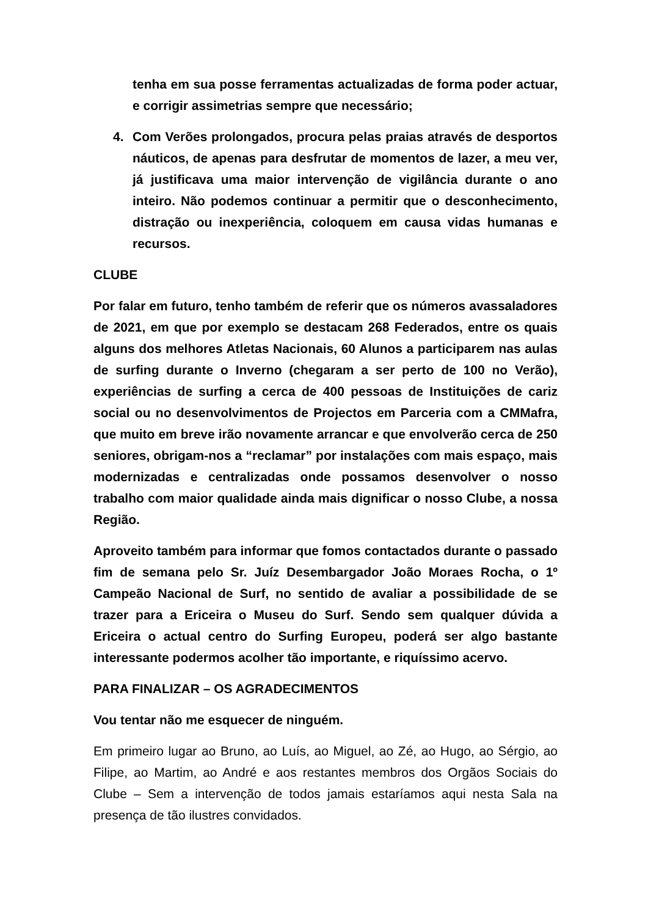tenha em sua posse ferramentas actualizadas de forma poder actuar, e corrigir assimetrias sempre que necessário;
4. Com Verões prolongados, procura pelas praias através de desportos náuticos, de apenas para desfrutar de momentos de lazer, a meu ver, já justificava uma maior intervenção de vigilância durante o ano inteiro. Não podemos continuar a permitir que o desconhecimento, distração ou inexperiência, coloquem em causa vidas humanas e recursos.
CLUBE
Por falar em futuro, tenho também de referir que os números avassaladores de 2021, em que por exemplo se destacam 268 Federados, entre os quais alguns dos melhores Atletas Nacionais, 60 Alunos a participarem nas aulas de surfing durante o Inverno (chegaram a ser perto de 100 no Verão), experiências de surfing a cerca de 400 pessoas de Instituições de cariz social ou no desenvolvimentos de Projectos em Parceria com a CMMafra, que muito em breve irão novamente arrancar e que envolverão cerca de 250 seniores, obrigam-nos a “reclamar” por instalações com mais espaço, mais modernizadas e centralizadas onde possamos desenvolver o nosso trabalho com maior qualidade ainda mais dignificar o nosso Clube, a nossa Região.
Aproveito também para informar que fomos contactados durante o passado fim de semana pelo Sr. Juíz Desembargador João Moraes Rocha, o 1º Campeão Nacional de Surf, no sentido de avaliar a possibilidade de se trazer para a Ericeira o Museu do Surf. Sendo sem qualquer dúvida a Ericeira o actual centro do Surfing Europeu, poderá ser algo bastante interessante podermos acolher tão importante, e riquíssimo acervo.
PARA FINALIZAR – OS AGRADECIMENTOS
Vou tentar não me esquecer de ninguém.
Em primeiro lugar ao Bruno, ao Luís, ao Miguel, ao Zé, ao Hugo, ao Sérgio, ao Filipe, ao Martim, ao André e aos restantes membros dos Orgãos Sociais do Clube – Sem a intervenção de todos jamais estaríamos aqui nesta Sala na presença de tão ilustres convidados.